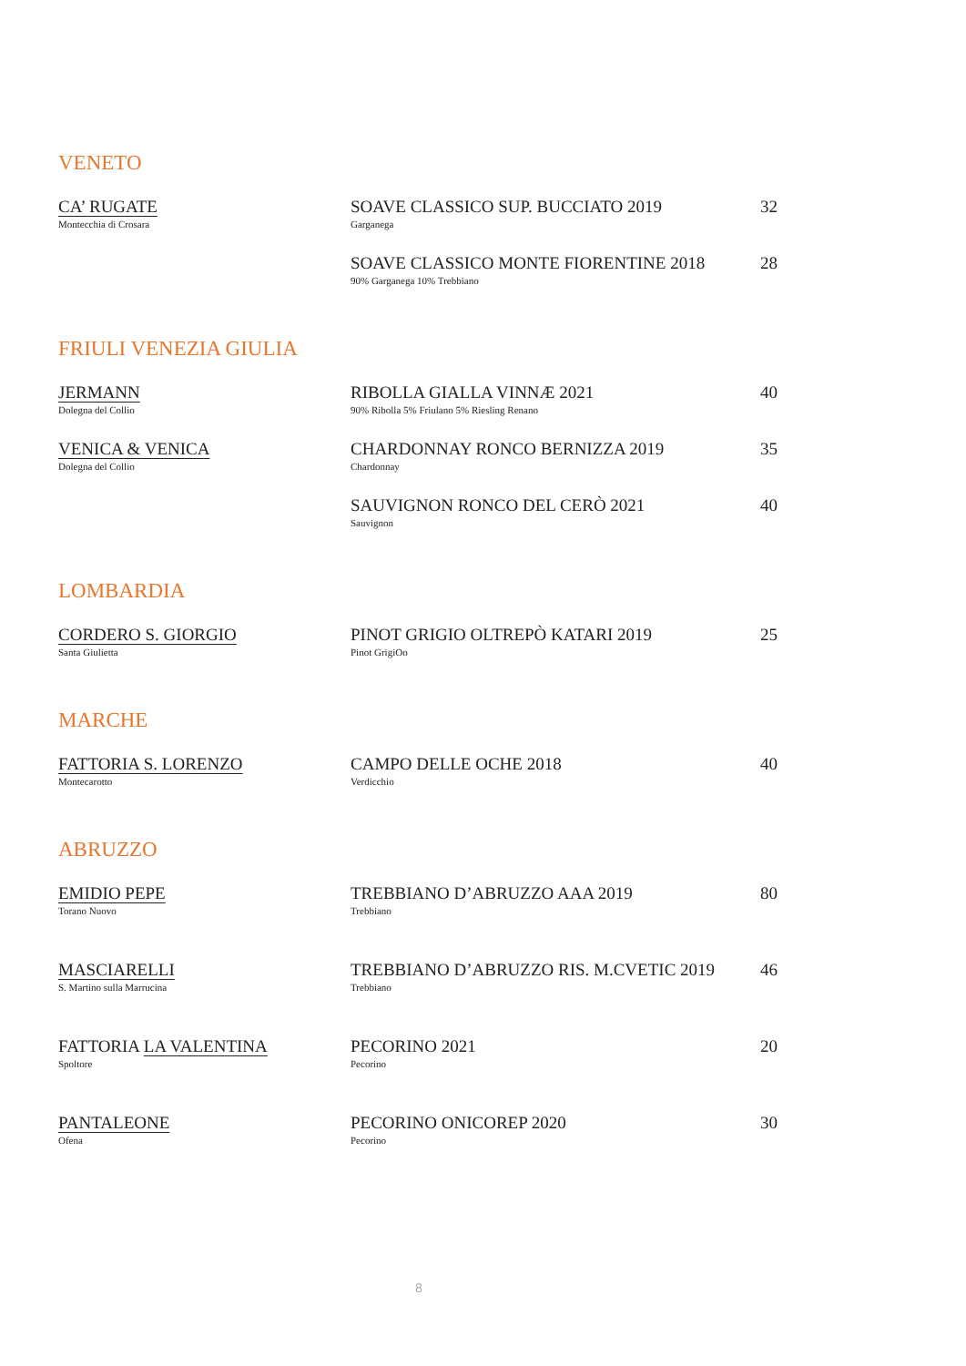VENETO
CA’ RUGATE
Montecchia di Crosara
SOAVE CLASSICO SUP. BUCCIATO 2019
Garganega
32
SOAVE CLASSICO MONTE FIORENTINE 2018
90% Garganega 10% Trebbiano
28
FRIULI VENEZIA GIULIA
JERMANN
Dolegna del Collio
RIBOLLA GIALLA VINNÆ 2021
90% Ribolla 5% Friulano 5% Riesling Renano
40
VENICA & VENICA
Dolegna del Collio
CHARDONNAY RONCO BERNIZZA 2019
Chardonnay
35
SAUVIGNON RONCO DEL CERÒ 2021
Sauvignon
40
LOMBARDIA
CORDERO S. GIORGIO
Santa Giulietta
PINOT GRIGIO OLTREPÒ KATARI 2019
Pinot GrigiOo
25
MARCHE
FATTORIA S. LORENZO
Montecarotto
CAMPO DELLE OCHE 2018
Verdicchio
40
ABRUZZO
EMIDIO PEPE
Torano Nuovo
TREBBIANO D’ABRUZZO AAA 2019
Trebbiano
80
MASCIARELLI
S. Martino sulla Marrucina
TREBBIANO D’ABRUZZO RIS. M.CVETIC 2019
Trebbiano
46
FATTORIA LA VALENTINA
Spoltore
PECORINO 2021
Pecorino
20
PANTALEONE
Ofena
PECORINO ONICOREP 2020
Pecorino
30
8